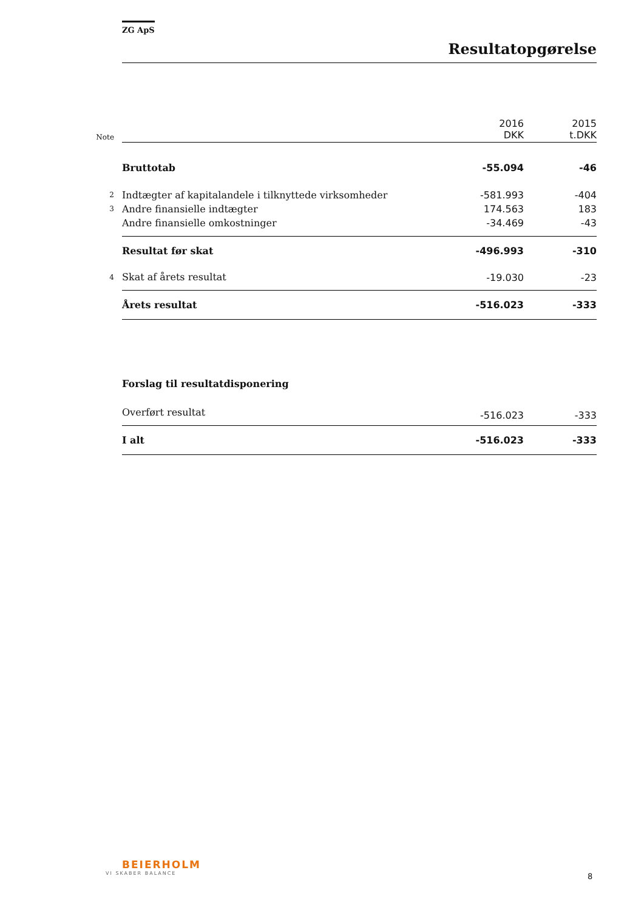ZG ApS
Resultatopgørelse
| Note | | 2016 DKK | 2015 t.DKK |
| | Bruttotab | -55.094 | -46 |
| 2 | Indtægter af kapitalandele i tilknyttede virksomheder | -581.993 | -404 |
| 3 | Andre finansielle indtægter | 174.563 | 183 |
| | Andre finansielle omkostninger | -34.469 | -43 |
| | Resultat før skat | -496.993 | -310 |
| 4 | Skat af årets resultat | -19.030 | -23 |
| | Årets resultat | -516.023 | -333 |
| | Forslag til resultatdisponering | | |
| | Overført resultat | -516.023 | -333 |
| | I alt | -516.023 | -333 |
BEIERHOLM
VI SKABER BALANCE
8